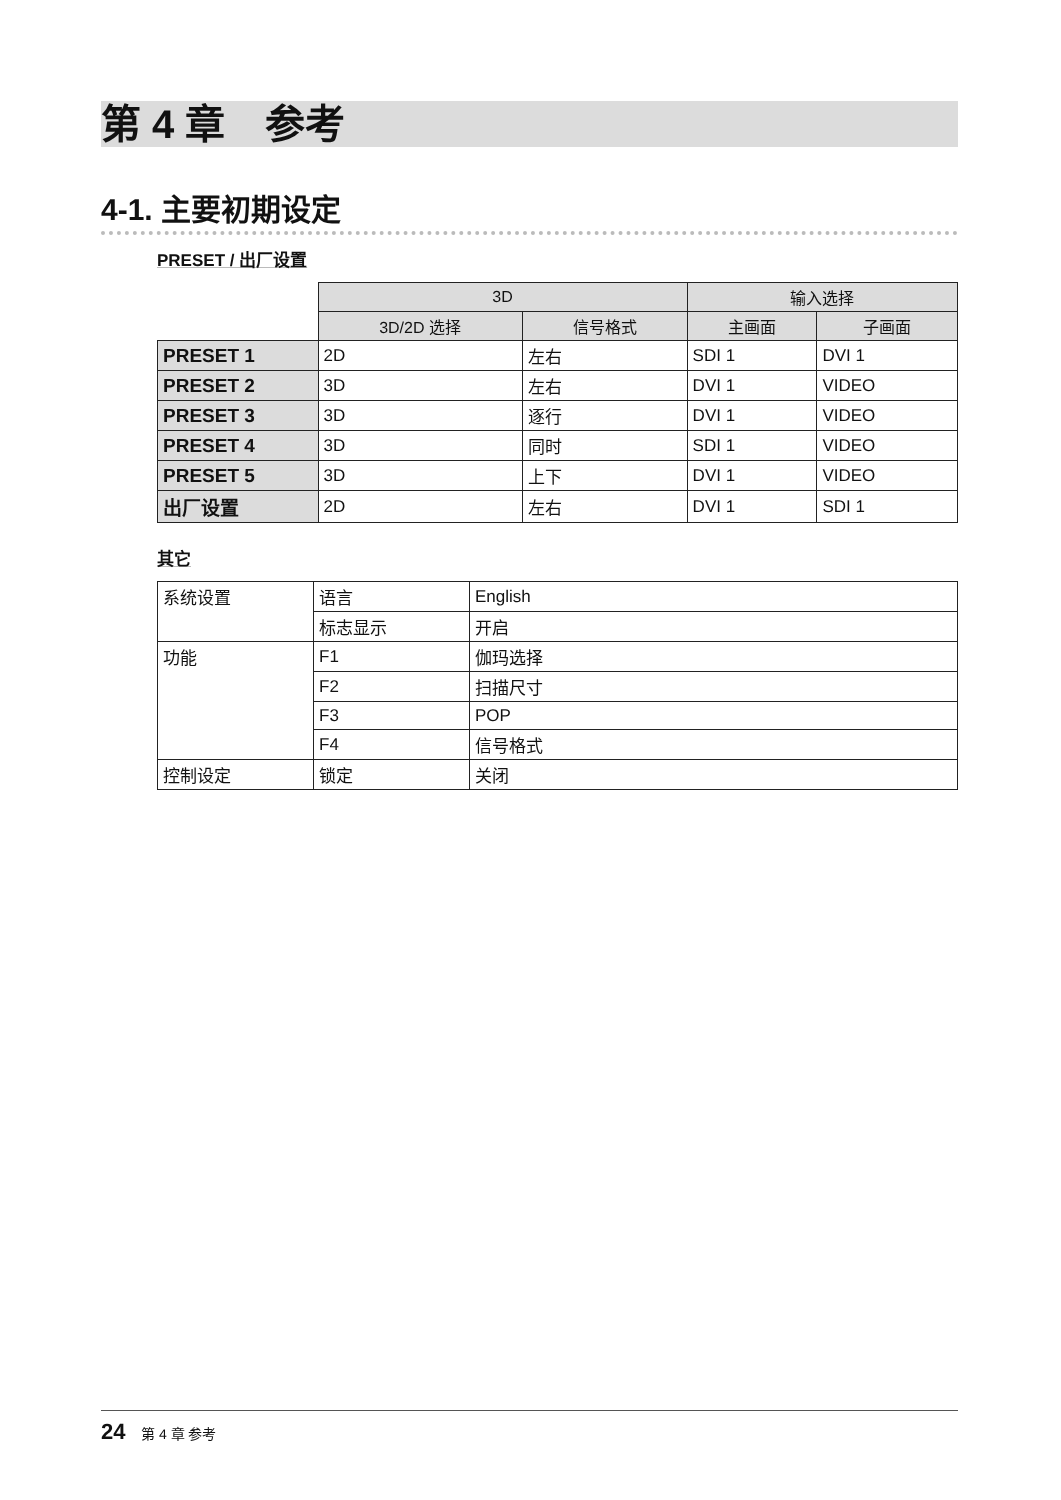第 4 章　参考
4-1. 主要初期设定
PRESET / 出厂设置
| | 3D | | 输入选择 | |
| --- | --- | --- | --- | --- |
| | 3D/2D 选择 | 信号格式 | 主画面 | 子画面 |
| PRESET 1 | 2D | 左右 | SDI 1 | DVI 1 |
| PRESET 2 | 3D | 左右 | DVI 1 | VIDEO |
| PRESET 3 | 3D | 逐行 | DVI 1 | VIDEO |
| PRESET 4 | 3D | 同时 | SDI 1 | VIDEO |
| PRESET 5 | 3D | 上下 | DVI 1 | VIDEO |
| 出厂设置 | 2D | 左右 | DVI 1 | SDI 1 |
其它
| 系统设置 | 语言 | English |
| | 标志显示 | 开启 |
| 功能 | F1 | 伽玛选择 |
| | F2 | 扫描尺寸 |
| | F3 | POP |
| | F4 | 信号格式 |
| 控制设定 | 锁定 | 关闭 |
24 第 4 章 参考